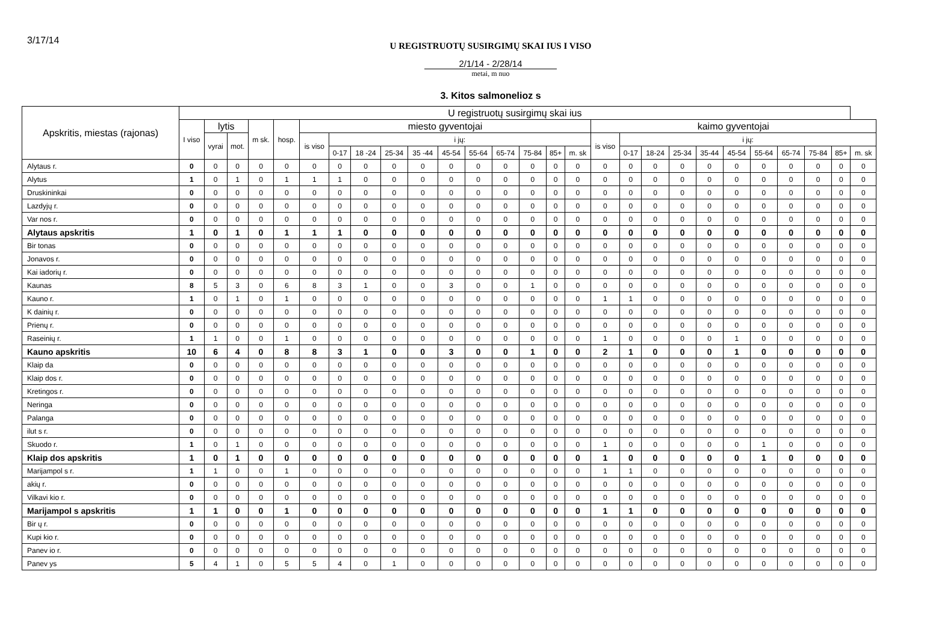3/17/14
U REGISTRUOTŲ SUSIRGIMŲ SKAI IUS I VISO
2/1/14 - 2/28/14
metai, m nuo
3. Kitos salmonelioz s
| Apskritis, miestas (rajonas) | U registruotų susirgimų skai ius | | | | | | | | | | | | | | | | | | | | | | | | | | |
| --- | --- | --- | --- | --- | --- | --- | --- | --- | --- | --- | --- | --- | --- | --- | --- | --- | --- | --- | --- | --- | --- | --- | --- | --- | --- | --- | --- |
| | I viso | lytis | | m sk. | hosp. | miesto gyventojai | | | | | | | | | | | kaimo gyventojai | | | | | | | | | | |
| | | vyrai | mot. | | | is viso | i jų: | | | | | | | | | | is viso | i jų: | | | | | | | | | |
| | | | | | | | 0-17 | 18 -24 | 25-34 | 35 -44 | 45-54 | 55-64 | 65-74 | 75-84 | 85+ | m. sk | | 0-17 | 18-24 | 25-34 | 35-44 | 45-54 | 55-64 | 65-74 | 75-84 | 85+ | m. sk |
| Alytaus r. | 0 | 0 | 0 | 0 | 0 | 0 | 0 | 0 | 0 | 0 | 0 | 0 | 0 | 0 | 0 | 0 | 0 | 0 | 0 | 0 | 0 | 0 | 0 | 0 | 0 | 0 | 0 |
| Alytus | 1 | 0 | 1 | 0 | 1 | 1 | 1 | 0 | 0 | 0 | 0 | 0 | 0 | 0 | 0 | 0 | 0 | 0 | 0 | 0 | 0 | 0 | 0 | 0 | 0 | 0 | 0 |
| Druskininkai | 0 | 0 | 0 | 0 | 0 | 0 | 0 | 0 | 0 | 0 | 0 | 0 | 0 | 0 | 0 | 0 | 0 | 0 | 0 | 0 | 0 | 0 | 0 | 0 | 0 | 0 | 0 |
| Lazdyjų r. | 0 | 0 | 0 | 0 | 0 | 0 | 0 | 0 | 0 | 0 | 0 | 0 | 0 | 0 | 0 | 0 | 0 | 0 | 0 | 0 | 0 | 0 | 0 | 0 | 0 | 0 | 0 |
| Var nos r. | 0 | 0 | 0 | 0 | 0 | 0 | 0 | 0 | 0 | 0 | 0 | 0 | 0 | 0 | 0 | 0 | 0 | 0 | 0 | 0 | 0 | 0 | 0 | 0 | 0 | 0 | 0 |
| Alytaus apskritis | 1 | 0 | 1 | 0 | 1 | 1 | 1 | 0 | 0 | 0 | 0 | 0 | 0 | 0 | 0 | 0 | 0 | 0 | 0 | 0 | 0 | 0 | 0 | 0 | 0 | 0 | 0 |
| Bir tonas | 0 | 0 | 0 | 0 | 0 | 0 | 0 | 0 | 0 | 0 | 0 | 0 | 0 | 0 | 0 | 0 | 0 | 0 | 0 | 0 | 0 | 0 | 0 | 0 | 0 | 0 | 0 |
| Jonavos r. | 0 | 0 | 0 | 0 | 0 | 0 | 0 | 0 | 0 | 0 | 0 | 0 | 0 | 0 | 0 | 0 | 0 | 0 | 0 | 0 | 0 | 0 | 0 | 0 | 0 | 0 | 0 |
| Kai iadorių r. | 0 | 0 | 0 | 0 | 0 | 0 | 0 | 0 | 0 | 0 | 0 | 0 | 0 | 0 | 0 | 0 | 0 | 0 | 0 | 0 | 0 | 0 | 0 | 0 | 0 | 0 | 0 |
| Kaunas | 8 | 5 | 3 | 0 | 6 | 8 | 3 | 1 | 0 | 0 | 3 | 0 | 0 | 1 | 0 | 0 | 0 | 0 | 0 | 0 | 0 | 0 | 0 | 0 | 0 | 0 | 0 |
| Kauno r. | 1 | 0 | 1 | 0 | 1 | 0 | 0 | 0 | 0 | 0 | 0 | 0 | 0 | 0 | 0 | 0 | 1 | 1 | 0 | 0 | 0 | 0 | 0 | 0 | 0 | 0 | 0 |
| K dainių r. | 0 | 0 | 0 | 0 | 0 | 0 | 0 | 0 | 0 | 0 | 0 | 0 | 0 | 0 | 0 | 0 | 0 | 0 | 0 | 0 | 0 | 0 | 0 | 0 | 0 | 0 | 0 |
| Prienų r. | 0 | 0 | 0 | 0 | 0 | 0 | 0 | 0 | 0 | 0 | 0 | 0 | 0 | 0 | 0 | 0 | 0 | 0 | 0 | 0 | 0 | 0 | 0 | 0 | 0 | 0 | 0 |
| Raseinių r. | 1 | 1 | 0 | 0 | 1 | 0 | 0 | 0 | 0 | 0 | 0 | 0 | 0 | 0 | 0 | 0 | 1 | 0 | 0 | 0 | 0 | 1 | 0 | 0 | 0 | 0 | 0 |
| Kauno apskritis | 10 | 6 | 4 | 0 | 8 | 8 | 3 | 1 | 0 | 0 | 3 | 0 | 0 | 1 | 0 | 0 | 2 | 1 | 0 | 0 | 0 | 1 | 0 | 0 | 0 | 0 | 0 |
| Klaip da | 0 | 0 | 0 | 0 | 0 | 0 | 0 | 0 | 0 | 0 | 0 | 0 | 0 | 0 | 0 | 0 | 0 | 0 | 0 | 0 | 0 | 0 | 0 | 0 | 0 | 0 | 0 |
| Klaip dos r. | 0 | 0 | 0 | 0 | 0 | 0 | 0 | 0 | 0 | 0 | 0 | 0 | 0 | 0 | 0 | 0 | 0 | 0 | 0 | 0 | 0 | 0 | 0 | 0 | 0 | 0 | 0 |
| Kretingos r. | 0 | 0 | 0 | 0 | 0 | 0 | 0 | 0 | 0 | 0 | 0 | 0 | 0 | 0 | 0 | 0 | 0 | 0 | 0 | 0 | 0 | 0 | 0 | 0 | 0 | 0 | 0 |
| Neringa | 0 | 0 | 0 | 0 | 0 | 0 | 0 | 0 | 0 | 0 | 0 | 0 | 0 | 0 | 0 | 0 | 0 | 0 | 0 | 0 | 0 | 0 | 0 | 0 | 0 | 0 | 0 |
| Palanga | 0 | 0 | 0 | 0 | 0 | 0 | 0 | 0 | 0 | 0 | 0 | 0 | 0 | 0 | 0 | 0 | 0 | 0 | 0 | 0 | 0 | 0 | 0 | 0 | 0 | 0 | 0 |
| ilut s r. | 0 | 0 | 0 | 0 | 0 | 0 | 0 | 0 | 0 | 0 | 0 | 0 | 0 | 0 | 0 | 0 | 0 | 0 | 0 | 0 | 0 | 0 | 0 | 0 | 0 | 0 | 0 |
| Skuodo r. | 1 | 0 | 1 | 0 | 0 | 0 | 0 | 0 | 0 | 0 | 0 | 0 | 0 | 0 | 0 | 0 | 1 | 0 | 0 | 0 | 0 | 0 | 1 | 0 | 0 | 0 | 0 |
| Klaip dos apskritis | 1 | 0 | 1 | 0 | 0 | 0 | 0 | 0 | 0 | 0 | 0 | 0 | 0 | 0 | 0 | 0 | 1 | 0 | 0 | 0 | 0 | 0 | 1 | 0 | 0 | 0 | 0 |
| Marijampol s r. | 1 | 1 | 0 | 0 | 1 | 0 | 0 | 0 | 0 | 0 | 0 | 0 | 0 | 0 | 0 | 0 | 1 | 1 | 0 | 0 | 0 | 0 | 0 | 0 | 0 | 0 | 0 |
| akių r. | 0 | 0 | 0 | 0 | 0 | 0 | 0 | 0 | 0 | 0 | 0 | 0 | 0 | 0 | 0 | 0 | 0 | 0 | 0 | 0 | 0 | 0 | 0 | 0 | 0 | 0 | 0 |
| Vilkavi kio r. | 0 | 0 | 0 | 0 | 0 | 0 | 0 | 0 | 0 | 0 | 0 | 0 | 0 | 0 | 0 | 0 | 0 | 0 | 0 | 0 | 0 | 0 | 0 | 0 | 0 | 0 | 0 |
| Marijampol s apskritis | 1 | 1 | 0 | 0 | 1 | 0 | 0 | 0 | 0 | 0 | 0 | 0 | 0 | 0 | 0 | 0 | 1 | 1 | 0 | 0 | 0 | 0 | 0 | 0 | 0 | 0 | 0 |
| Bir ų r. | 0 | 0 | 0 | 0 | 0 | 0 | 0 | 0 | 0 | 0 | 0 | 0 | 0 | 0 | 0 | 0 | 0 | 0 | 0 | 0 | 0 | 0 | 0 | 0 | 0 | 0 | 0 |
| Kupi kio r. | 0 | 0 | 0 | 0 | 0 | 0 | 0 | 0 | 0 | 0 | 0 | 0 | 0 | 0 | 0 | 0 | 0 | 0 | 0 | 0 | 0 | 0 | 0 | 0 | 0 | 0 | 0 |
| Panev io r. | 0 | 0 | 0 | 0 | 0 | 0 | 0 | 0 | 0 | 0 | 0 | 0 | 0 | 0 | 0 | 0 | 0 | 0 | 0 | 0 | 0 | 0 | 0 | 0 | 0 | 0 | 0 |
| Panev ys | 5 | 4 | 1 | 0 | 5 | 5 | 4 | 0 | 1 | 0 | 0 | 0 | 0 | 0 | 0 | 0 | 0 | 0 | 0 | 0 | 0 | 0 | 0 | 0 | 0 | 0 | 0 |